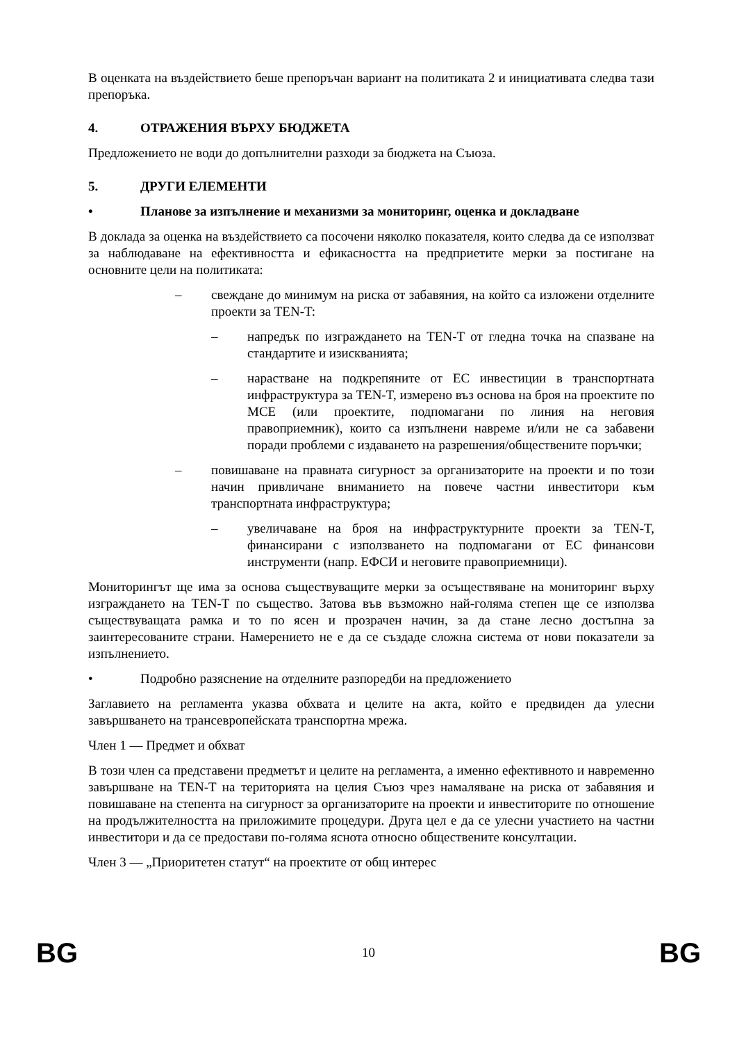В оценката на въздействието беше препоръчан вариант на политиката 2 и инициативата следва тази препоръка.
4. ОТРАЖЕНИЯ ВЪРХУ БЮДЖЕТА
Предложението не води до допълнителни разходи за бюджета на Съюза.
5. ДРУГИ ЕЛЕМЕНТИ
• Планове за изпълнение и механизми за мониторинг, оценка и докладване
В доклада за оценка на въздействието са посочени няколко показателя, които следва да се използват за наблюдаване на ефективността и ефикасността на предприетите мерки за постигане на основните цели на политиката:
– свеждане до минимум на риска от забавяния, на който са изложени отделните проекти за TEN-T:
– напредък по изграждането на TEN-T от гледна точка на спазване на стандартите и изискванията;
– нарастване на подкрепяните от ЕС инвестиции в транспортната инфраструктура за TEN-T, измерено въз основа на броя на проектите по МСЕ (или проектите, подпомагани по линия на неговия правоприемник), които са изпълнени навреме и/или не са забавени поради проблеми с издаването на разрешения/обществените поръчки;
– повишаване на правната сигурност за организаторите на проекти и по този начин привличане вниманието на повече частни инвеститори към транспортната инфраструктура;
– увеличаване на броя на инфраструктурните проекти за TEN-T, финансирани с използването на подпомагани от ЕС финансови инструменти (напр. ЕФСИ и неговите правоприемници).
Мониторингът ще има за основа съществуващите мерки за осъществяване на мониторинг върху изграждането на TEN-T по същество. Затова във възможно най-голяма степен ще се използва съществуващата рамка и то по ясен и прозрачен начин, за да стане лесно достъпна за заинтересованите страни. Намерението не е да се създаде сложна система от нови показатели за изпълнението.
• Подробно разяснение на отделните разпоредби на предложението
Заглавието на регламента указва обхвата и целите на акта, който е предвиден да улесни завършването на трансевропейската транспортна мрежа.
Член 1 — Предмет и обхват
В този член са представени предметът и целите на регламента, а именно ефективното и навременно завършване на TEN-T на територията на целия Съюз чрез намаляване на риска от забавяния и повишаване на степента на сигурност за организаторите на проекти и инвеститорите по отношение на продължителността на приложимите процедури. Друга цел е да се улесни участието на частни инвеститори и да се предостави по-голяма яснота относно обществените консултации.
Член 3 — „Приоритетен статут“ на проектите от общ интерес
BG 10 BG